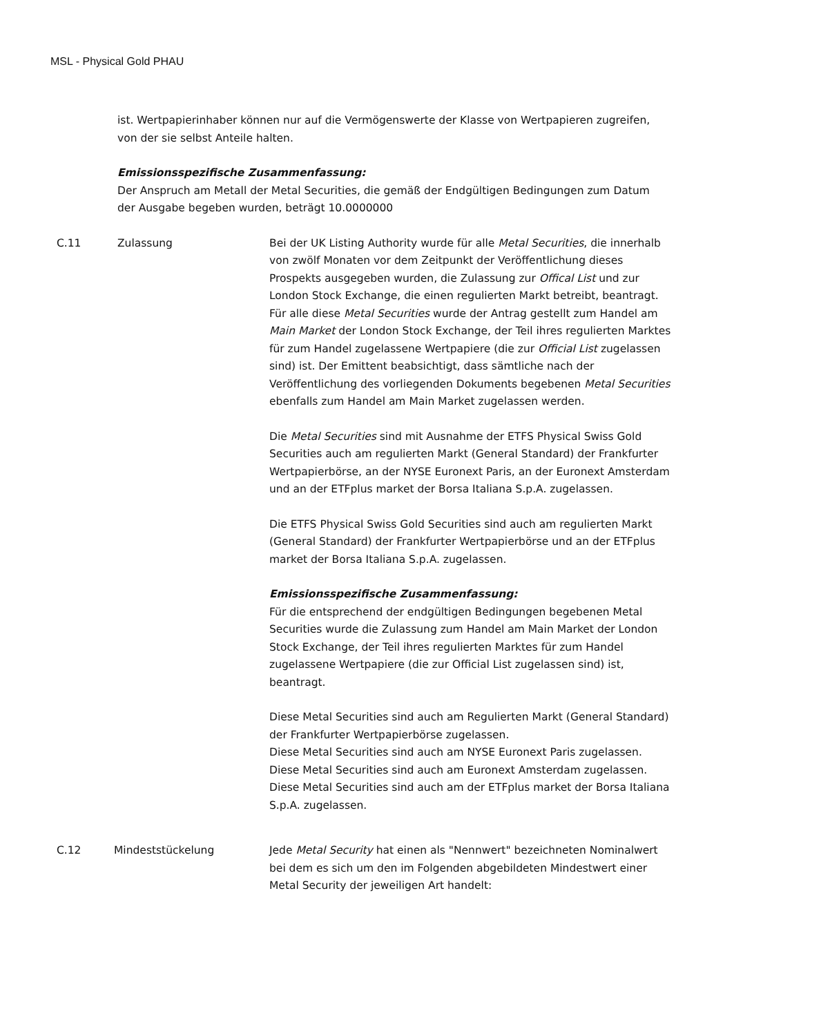MSL - Physical Gold PHAU
ist. Wertpapierinhaber können nur auf die Vermögenswerte der Klasse von Wertpapieren zugreifen, von der sie selbst Anteile halten.
Emissionsspezifische Zusammenfassung:
Der Anspruch am Metall der Metal Securities, die gemäß der Endgültigen Bedingungen zum Datum der Ausgabe begeben wurden, beträgt 10.0000000
C.11 Zulassung Bei der UK Listing Authority wurde für alle Metal Securities, die innerhalb von zwölf Monaten vor dem Zeitpunkt der Veröffentlichung dieses Prospekts ausgegeben wurden, die Zulassung zur Offical List und zur London Stock Exchange, die einen regulierten Markt betreibt, beantragt. Für alle diese Metal Securities wurde der Antrag gestellt zum Handel am Main Market der London Stock Exchange, der Teil ihres regulierten Marktes für zum Handel zugelassene Wertpapiere (die zur Official List zugelassen sind) ist. Der Emittent beabsichtigt, dass sämtliche nach der Veröffentlichung des vorliegenden Dokuments begebenen Metal Securities ebenfalls zum Handel am Main Market zugelassen werden.
Die Metal Securities sind mit Ausnahme der ETFS Physical Swiss Gold Securities auch am regulierten Markt (General Standard) der Frankfurter Wertpapierbörse, an der NYSE Euronext Paris, an der Euronext Amsterdam und an der ETFplus market der Borsa Italiana S.p.A. zugelassen.
Die ETFS Physical Swiss Gold Securities sind auch am regulierten Markt (General Standard) der Frankfurter Wertpapierbörse und an der ETFplus market der Borsa Italiana S.p.A. zugelassen.
Emissionsspezifische Zusammenfassung:
Für die entsprechend der endgültigen Bedingungen begebenen Metal Securities wurde die Zulassung zum Handel am Main Market der London Stock Exchange, der Teil ihres regulierten Marktes für zum Handel zugelassene Wertpapiere (die zur Official List zugelassen sind) ist, beantragt.
Diese Metal Securities sind auch am Regulierten Markt (General Standard) der Frankfurter Wertpapierbörse zugelassen.
Diese Metal Securities sind auch am NYSE Euronext Paris zugelassen.
Diese Metal Securities sind auch am Euronext Amsterdam zugelassen.
Diese Metal Securities sind auch am der ETFplus market der Borsa Italiana S.p.A. zugelassen.
C.12 Mindeststückelung Jede Metal Security hat einen als "Nennwert" bezeichneten Nominalwert bei dem es sich um den im Folgenden abgebildeten Mindestwert einer Metal Security der jeweiligen Art handelt: